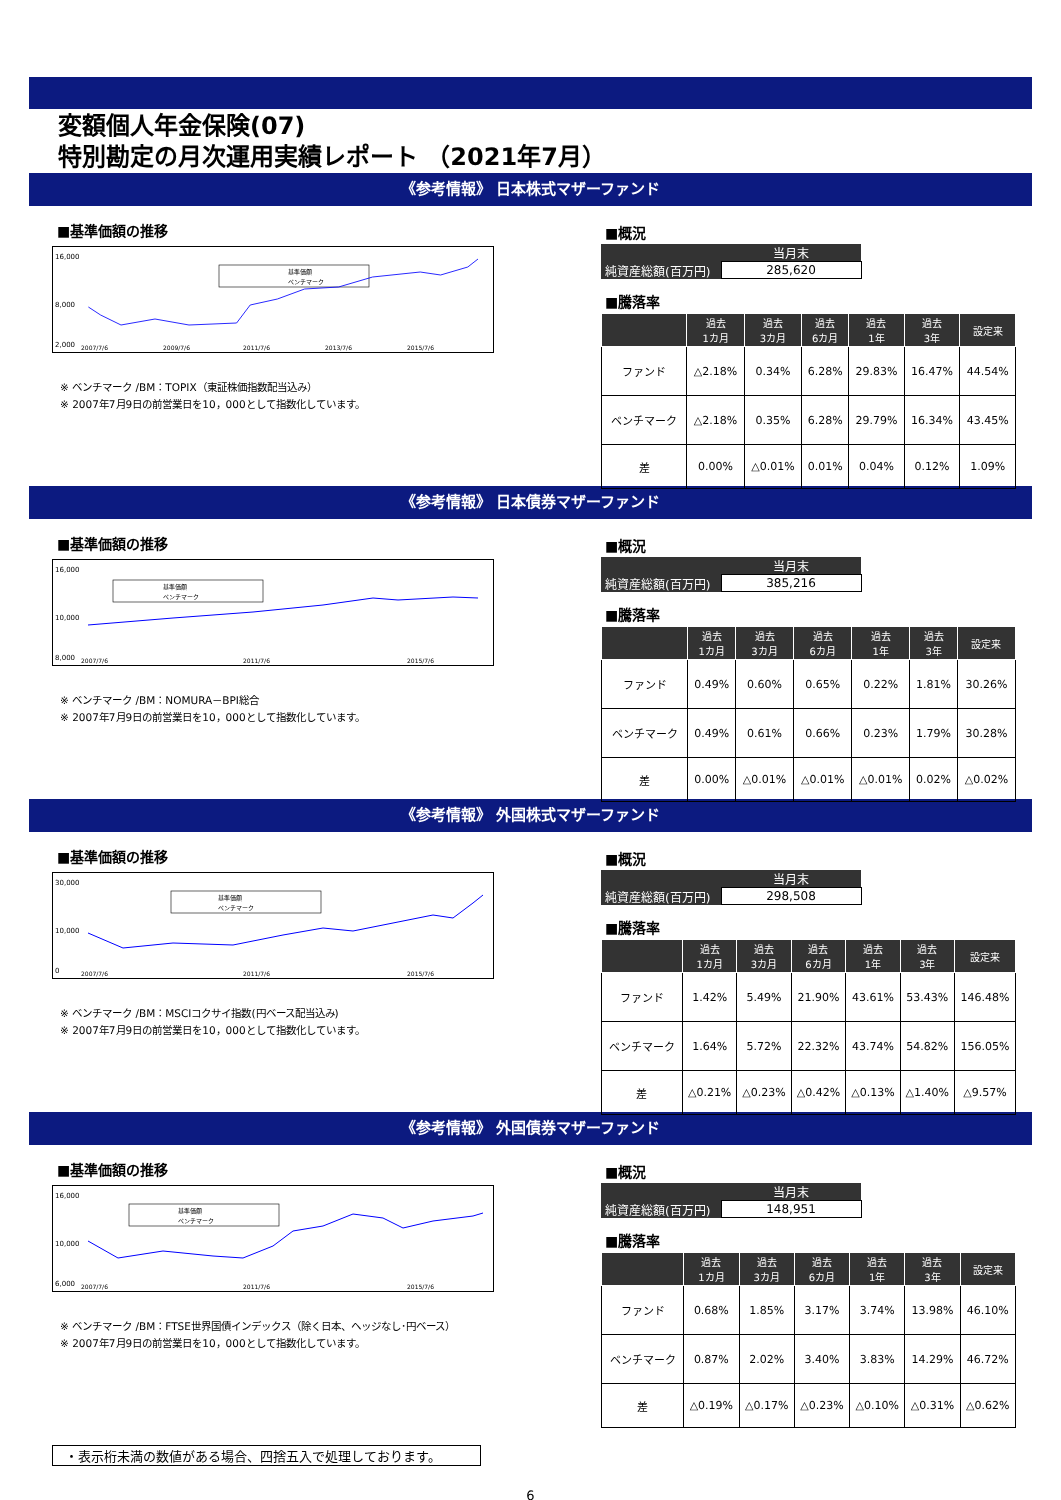変額個人年金保険(07)
特別勘定の月次運用実績レポート （2021年7月）
《参考情報》 日本株式マザーファンド
■基準価額の推移
16,000
8,000
2,000
2007/7/6
2009/7/6
2011/7/6
2013/7/6
2015/7/6
基準価額
ベンチマーク
※ ベンチマーク /BM：TOPIX（東証株価指数配当込み）
※ 2007年7月9日の前営業日を10，000として指数化しています。
■概況
| | 当月末 |
| 純資産総額(百万円) | 285,620 |
■騰落率
| | 過去 1カ月 | 過去 3カ月 | 過去 6カ月 | 過去 1年 | 過去 3年 | 設定来 |
| --- | --- | --- | --- | --- | --- | --- |
| ファンド | △2.18% | 0.34% | 6.28% | 29.83% | 16.47% | 44.54% |
| ベンチマーク | △2.18% | 0.35% | 6.28% | 29.79% | 16.34% | 43.45% |
| 差 | 0.00% | △0.01% | 0.01% | 0.04% | 0.12% | 1.09% |
《参考情報》 日本債券マザーファンド
■基準価額の推移
16,000
10,000
8,000
2007/7/6
2011/7/6
2015/7/6
基準価額
ベンチマーク
※ ベンチマーク /BM：NOMURA－BPI総合
※ 2007年7月9日の前営業日を10，000として指数化しています。
■概況
| | 当月末 |
| 純資産総額(百万円) | 385,216 |
■騰落率
| | 過去 1カ月 | 過去 3カ月 | 過去 6カ月 | 過去 1年 | 過去 3年 | 設定来 |
| --- | --- | --- | --- | --- | --- | --- |
| ファンド | 0.49% | 0.60% | 0.65% | 0.22% | 1.81% | 30.26% |
| ベンチマーク | 0.49% | 0.61% | 0.66% | 0.23% | 1.79% | 30.28% |
| 差 | 0.00% | △0.01% | △0.01% | △0.01% | 0.02% | △0.02% |
《参考情報》 外国株式マザーファンド
■基準価額の推移
30,000
10,000
0
2007/7/6
2011/7/6
2015/7/6
基準価額
ベンチマーク
※ ベンチマーク /BM：MSCIコクサイ指数(円ベース配当込み)
※ 2007年7月9日の前営業日を10，000として指数化しています。
■概況
| | 当月末 |
| 純資産総額(百万円) | 298,508 |
■騰落率
| | 過去 1カ月 | 過去 3カ月 | 過去 6カ月 | 過去 1年 | 過去 3年 | 設定来 |
| --- | --- | --- | --- | --- | --- | --- |
| ファンド | 1.42% | 5.49% | 21.90% | 43.61% | 53.43% | 146.48% |
| ベンチマーク | 1.64% | 5.72% | 22.32% | 43.74% | 54.82% | 156.05% |
| 差 | △0.21% | △0.23% | △0.42% | △0.13% | △1.40% | △9.57% |
《参考情報》 外国債券マザーファンド
■基準価額の推移
16,000
10,000
6,000
2007/7/6
2011/7/6
2015/7/6
基準価額
ベンチマーク
※ ベンチマーク /BM：FTSE世界国債インデックス（除く日本、ヘッジなし･円ベース）
※ 2007年7月9日の前営業日を10，000として指数化しています。
■概況
| | 当月末 |
| 純資産総額(百万円) | 148,951 |
■騰落率
| | 過去 1カ月 | 過去 3カ月 | 過去 6カ月 | 過去 1年 | 過去 3年 | 設定来 |
| --- | --- | --- | --- | --- | --- | --- |
| ファンド | 0.68% | 1.85% | 3.17% | 3.74% | 13.98% | 46.10% |
| ベンチマーク | 0.87% | 2.02% | 3.40% | 3.83% | 14.29% | 46.72% |
| 差 | △0.19% | △0.17% | △0.23% | △0.10% | △0.31% | △0.62% |
・表示桁未満の数値がある場合、四捨五入で処理しております。
6